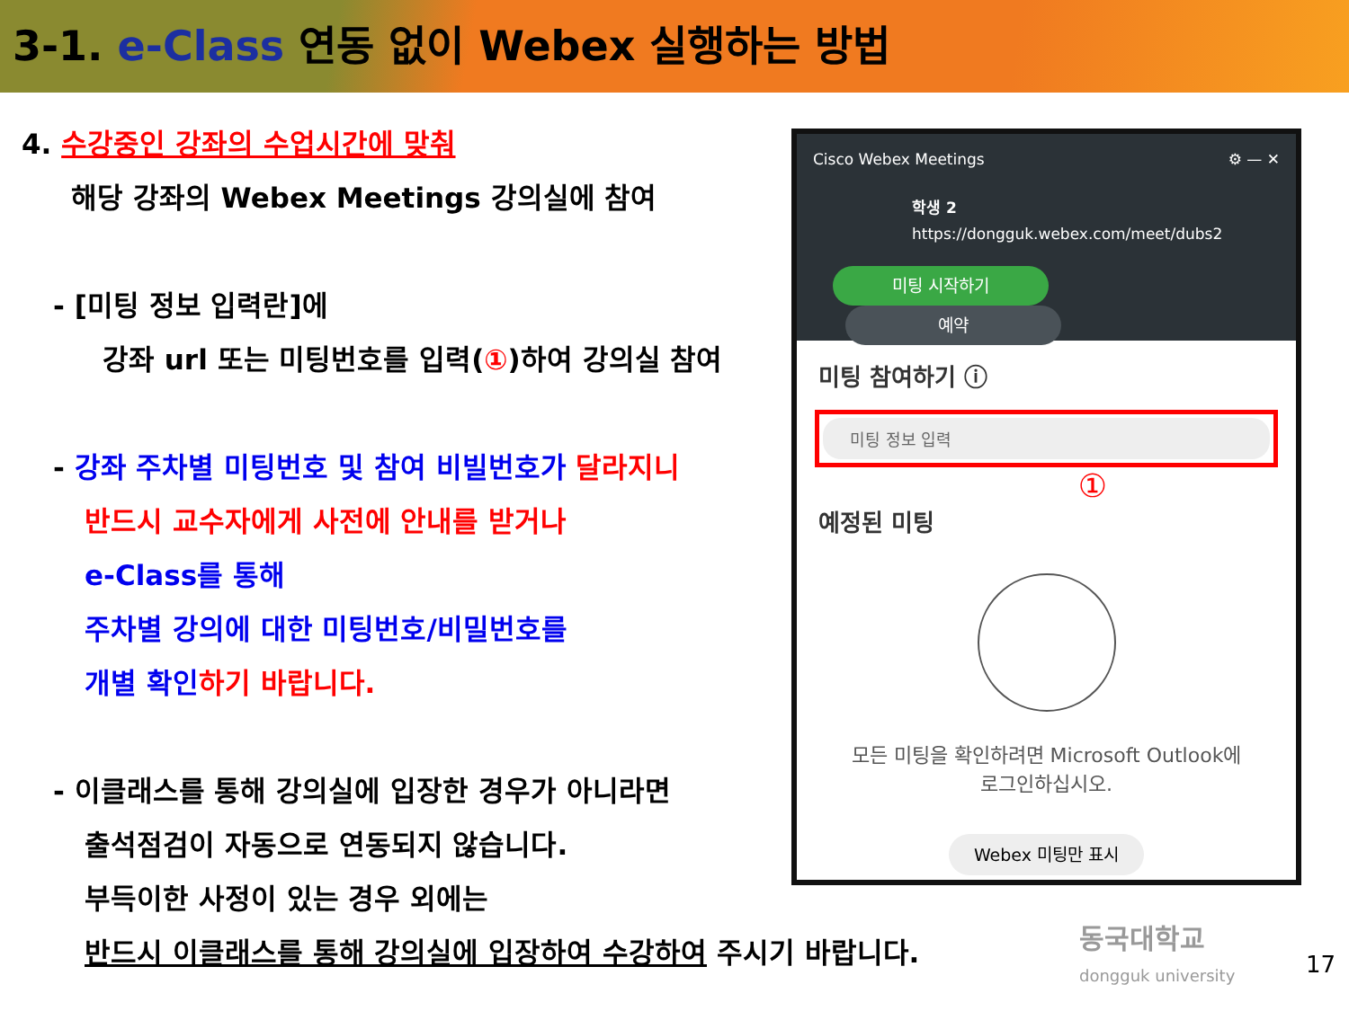3-1. e-Class 연동 없이 Webex 실행하는 방법
4. 수강중인 강좌의 수업시간에 맞춰
해당 강좌의 Webex Meetings 강의실에 참여
- [미팅 정보 입력란]에
강좌 url 또는 미팅번호를 입력(①)하여 강의실 참여
- 강좌 주차별 미팅번호 및 참여 비빌번호가 달라지니
반드시 교수자에게 사전에 안내를 받거나
e-Class를 통해
주차별 강의에 대한 미팅번호/비밀번호를
개별 확인 하기 바랍니다.
- 이클래스를 통해 강의실에 입장한 경우가 아니라면
출석점검이 자동으로 연동되지 않습니다.
부득이한 사정이 있는 경우 외에는
반드시 이클래스를 통해 강의실에 입장하여 수강하여 주시기 바랍니다.
Cisco Webex Meetings ⚙ — ✕
학생 2
https://dongguk.webex.com/meet/dubs2
미팅 시작하기 예약
미팅 참여하기 ⓘ
미팅 정보 입력
①
예정된 미팅
모든 미팅을 확인하려면 Microsoft Outlook에
로그인하십시오.
Webex 미팅만 표시
동국대학교
dongguk university
17